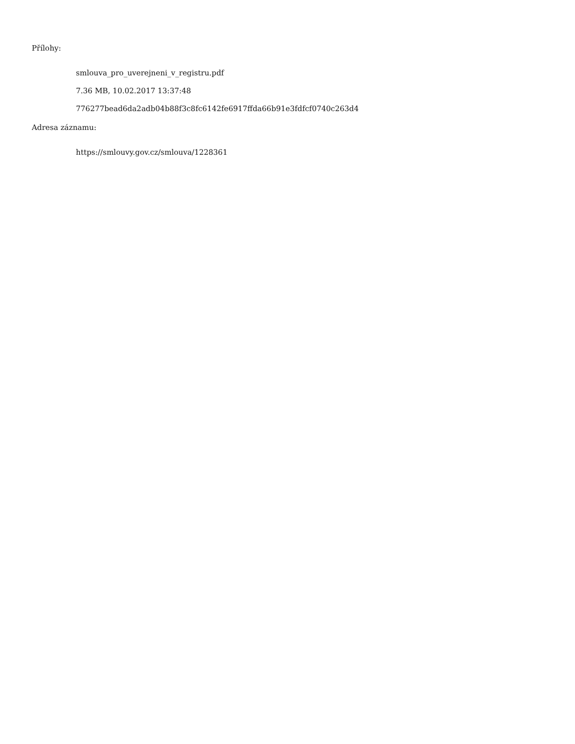Přílohy:
smlouva_pro_uverejneni_v_registru.pdf
7.36 MB, 10.02.2017 13:37:48
776277bead6da2adb04b88f3c8fc6142fe6917ffda66b91e3fdfcf0740c263d4
Adresa záznamu:
https://smlouvy.gov.cz/smlouva/1228361